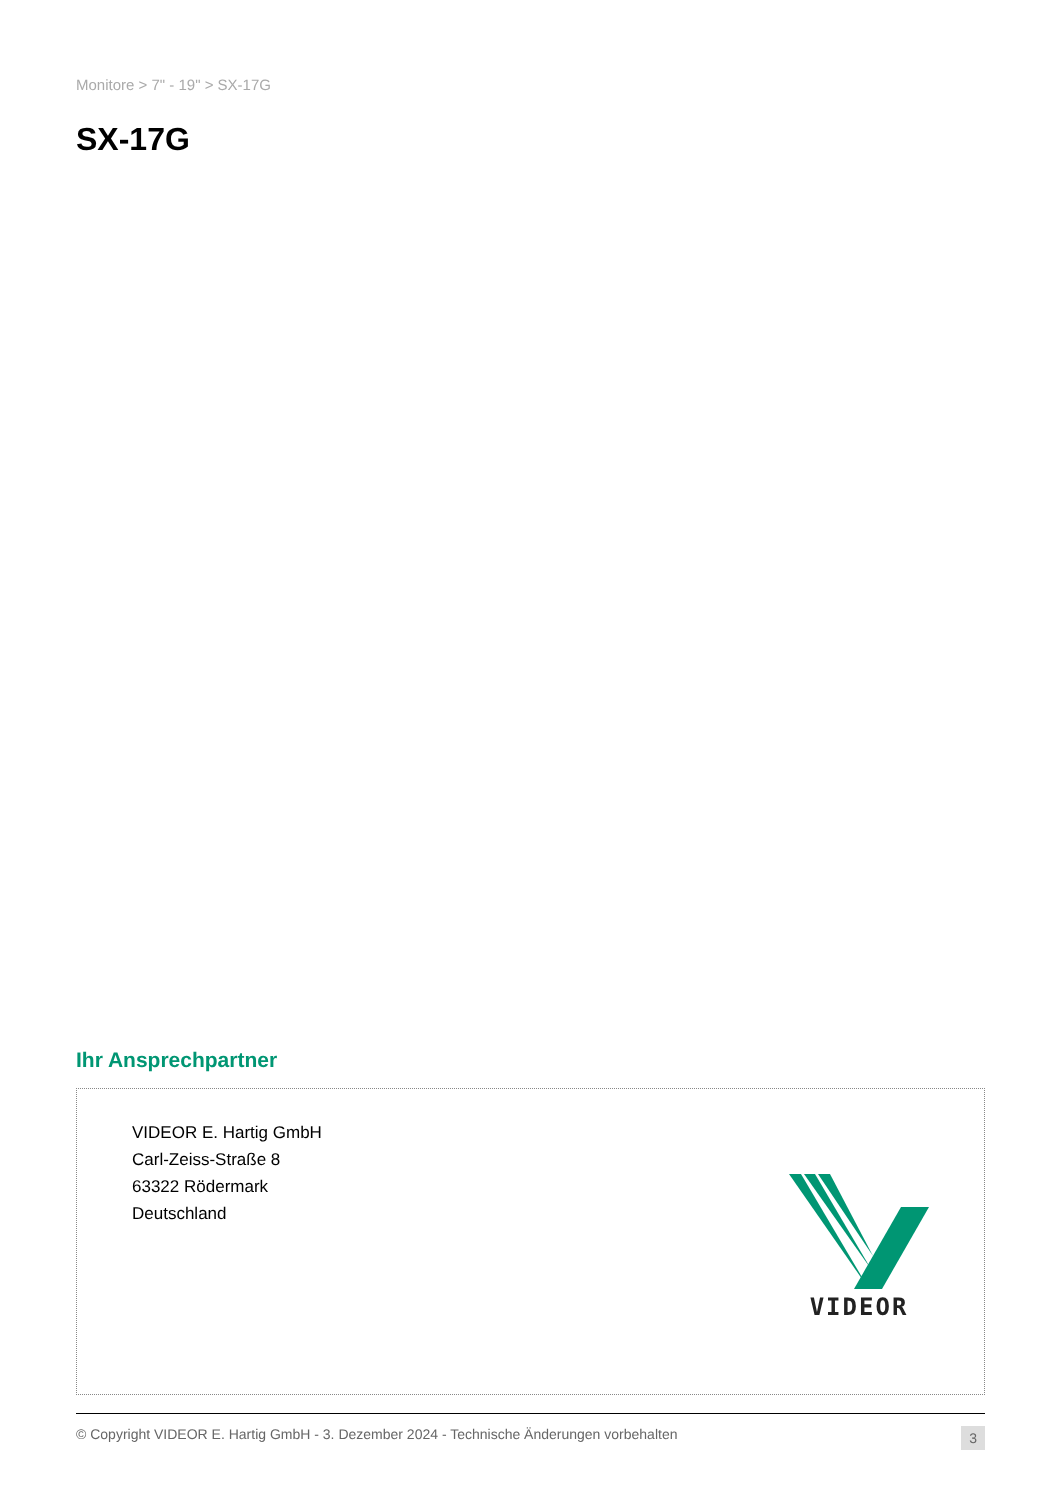Monitore > 7" - 19" > SX-17G
SX-17G
Ihr Ansprechpartner
VIDEOR E. Hartig GmbH
Carl-Zeiss-Straße 8
63322 Rödermark
Deutschland
VIDEOR
© Copyright VIDEOR E. Hartig GmbH - 3. Dezember 2024 - Technische Änderungen vorbehalten 3